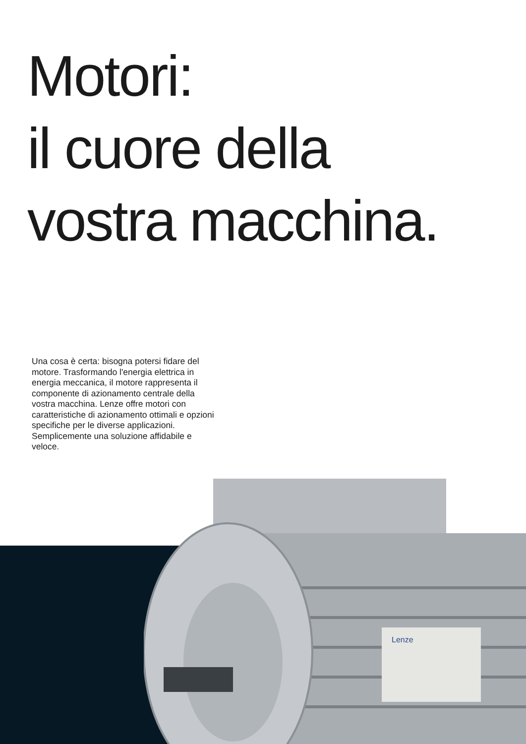Motori:
il cuore della
vostra macchina.
Una cosa è certa: bisogna potersi fidare del motore. Trasformando l'energia elettrica in energia meccanica, il motore rappresenta il componente di azionamento centrale della vostra macchina. Lenze offre motori con caratteristiche di azionamento ottimali e opzioni specifiche per le diverse applicazioni. Semplicemente una soluzione affidabile e veloce.
Lenze